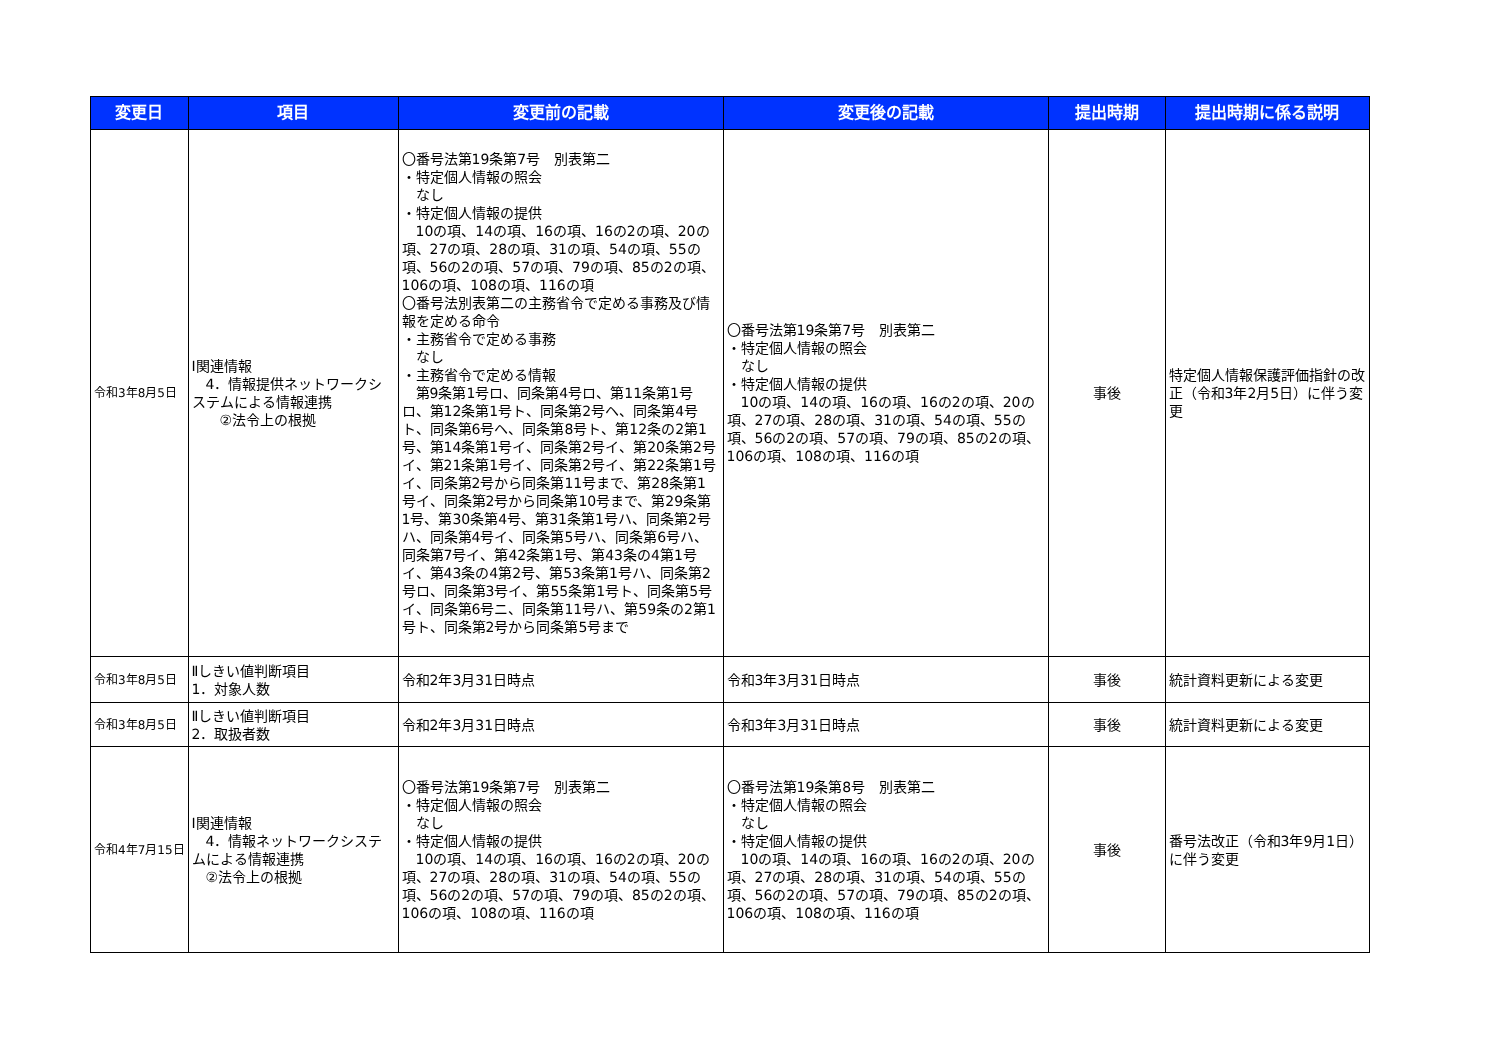| 変更日 | 項目 | 変更前の記載 | 変更後の記載 | 提出時期 | 提出時期に係る説明 |
| --- | --- | --- | --- | --- | --- |
| 令和3年8月5日 | Ⅰ関連情報 4．情報提供ネットワークシステムによる情報連携 ②法令上の根拠 | 〇番号法第19条第7号 別表第二 ・特定個人情報の照会 なし ・特定個人情報の提供 10の項、14の項、16の項、16の2の項、20の項、27の項、28の項、31の項、54の項、55の項、56の2の項、57の項、79の項、85の2の項、106の項、108の項、116の項 〇番号法別表第二の主務省令で定める事務及び情報を定める命令 ・主務省令で定める事務 なし ・主務省令で定める情報 第9条第1号ロ、同条第4号ロ、第11条第1号ロ、第12条第1号ト、同条第2号ヘ、同条第4号ト、同条第6号ヘ、同条第8号ト、第12条の2第1号、第14条第1号イ、同条第2号イ、第20条第2号イ、第21条第1号イ、同条第2号イ、第22条第1号イ、同条第2号から同条第11号まで、第28条第1号イ、同条第2号から同条第10号まで、第29条第1号、第30条第4号、第31条第1号ハ、同条第2号ハ、同条第4号イ、同条第5号ハ、同条第6号ハ、同条第7号イ、第42条第1号、第43条の4第1号イ、第43条の4第2号、第53条第1号ハ、同条第2号ロ、同条第3号イ、第55条第1号ト、同条第5号イ、同条第6号ニ、同条第11号ハ、第59条の2第1号ト、同条第2号から同条第5号まで | 〇番号法第19条第7号 別表第二 ・特定個人情報の照会 なし ・特定個人情報の提供 10の項、14の項、16の項、16の2の項、20の項、27の項、28の項、31の項、54の項、55の項、56の2の項、57の項、79の項、85の2の項、106の項、108の項、116の項 | 事後 | 特定個人情報保護評価指針の改正（令和3年2月5日）に伴う変更 |
| 令和3年8月5日 | Ⅱしきい値判断項目 1．対象人数 | 令和2年3月31日時点 | 令和3年3月31日時点 | 事後 | 統計資料更新による変更 |
| 令和3年8月5日 | Ⅱしきい値判断項目 2．取扱者数 | 令和2年3月31日時点 | 令和3年3月31日時点 | 事後 | 統計資料更新による変更 |
| 令和4年7月15日 | Ⅰ関連情報 4．情報ネットワークシステムによる情報連携 ②法令上の根拠 | 〇番号法第19条第7号 別表第二 ・特定個人情報の照会 なし ・特定個人情報の提供 10の項、14の項、16の項、16の2の項、20の項、27の項、28の項、31の項、54の項、55の項、56の2の項、57の項、79の項、85の2の項、106の項、108の項、116の項 | 〇番号法第19条第8号 別表第二 ・特定個人情報の照会 なし ・特定個人情報の提供 10の項、14の項、16の項、16の2の項、20の項、27の項、28の項、31の項、54の項、55の項、56の2の項、57の項、79の項、85の2の項、106の項、108の項、116の項 | 事後 | 番号法改正（令和3年9月1日）に伴う変更 |